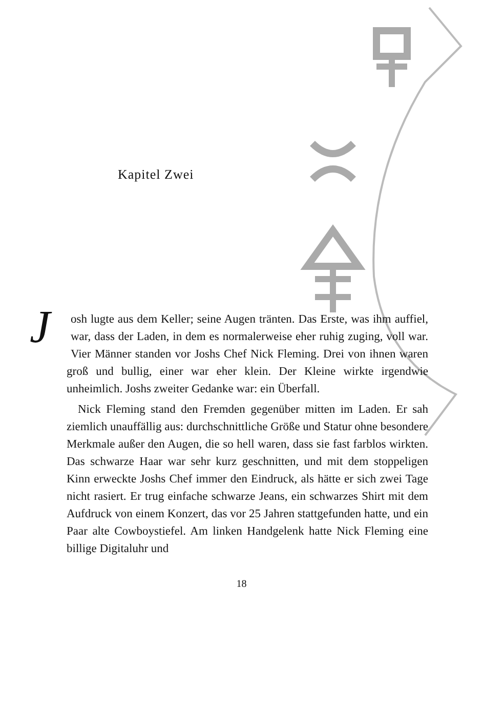Kapitel Zwei
Josh lugte aus dem Keller; seine Augen tränten. Das Erste, was ihm auffiel, war, dass der Laden, in dem es normalerweise eher ruhig zuging, voll war. Vier Männer standen vor Joshs Chef Nick Fleming. Drei von ihnen waren groß und bullig, einer war eher klein. Der Kleine wirkte irgendwie unheimlich. Joshs zweiter Gedanke war: ein Überfall.
Nick Fleming stand den Fremden gegenüber mitten im Laden. Er sah ziemlich unauffällig aus: durchschnittliche Größe und Statur ohne besondere Merkmale außer den Augen, die so hell waren, dass sie fast farblos wirkten. Das schwarze Haar war sehr kurz geschnitten, und mit dem stoppeligen Kinn erweckte Joshs Chef immer den Eindruck, als hätte er sich zwei Tage nicht rasiert. Er trug einfache schwarze Jeans, ein schwarzes Shirt mit dem Aufdruck von einem Konzert, das vor 25 Jahren stattgefunden hatte, und ein Paar alte Cowboystiefel. Am linken Handgelenk hatte Nick Fleming eine billige Digitaluhr und
18